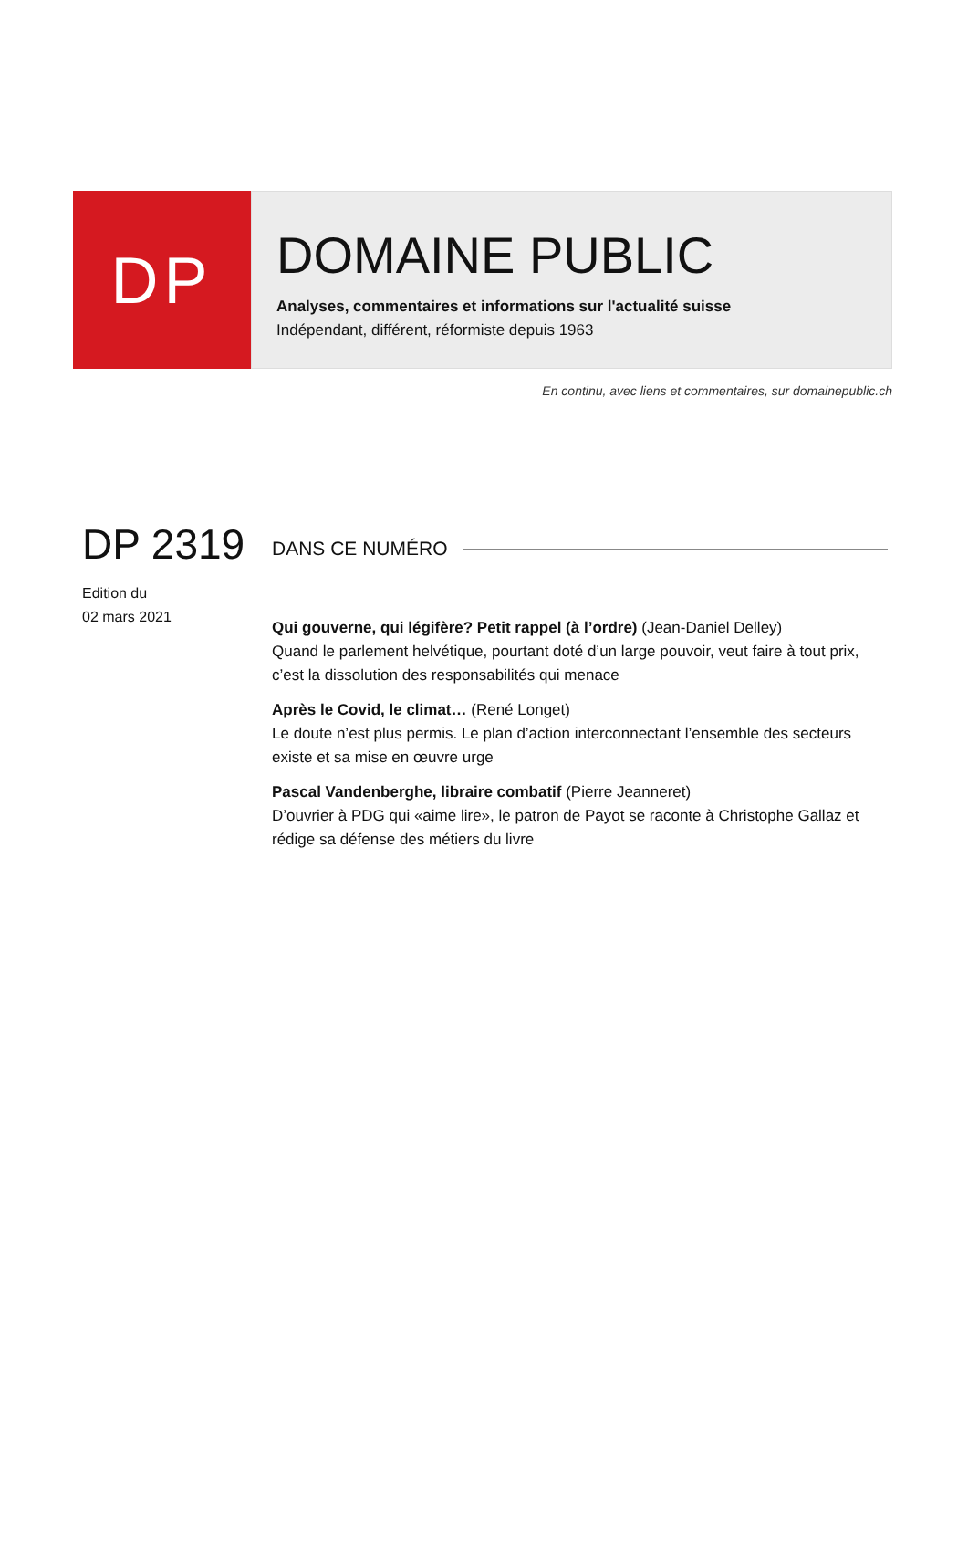DP
DOMAINE PUBLIC
Analyses, commentaires et informations sur l'actualité suisse
Indépendant, différent, réformiste depuis 1963
En continu, avec liens et commentaires, sur domainepublic.ch
DP 2319
Edition du
02 mars 2021
DANS CE NUMÉRO
Qui gouverne, qui légifère? Petit rappel (à l’ordre) (Jean-Daniel Delley)
Quand le parlement helvétique, pourtant doté d’un large pouvoir, veut faire à tout prix, c’est la dissolution des responsabilités qui menace
Après le Covid, le climat… (René Longet)
Le doute n’est plus permis. Le plan d’action interconnectant l’ensemble des secteurs existe et sa mise en œuvre urge
Pascal Vandenberghe, libraire combatif (Pierre Jeanneret)
D’ouvrier à PDG qui «aime lire», le patron de Payot se raconte à Christophe Gallaz et rédige sa défense des métiers du livre